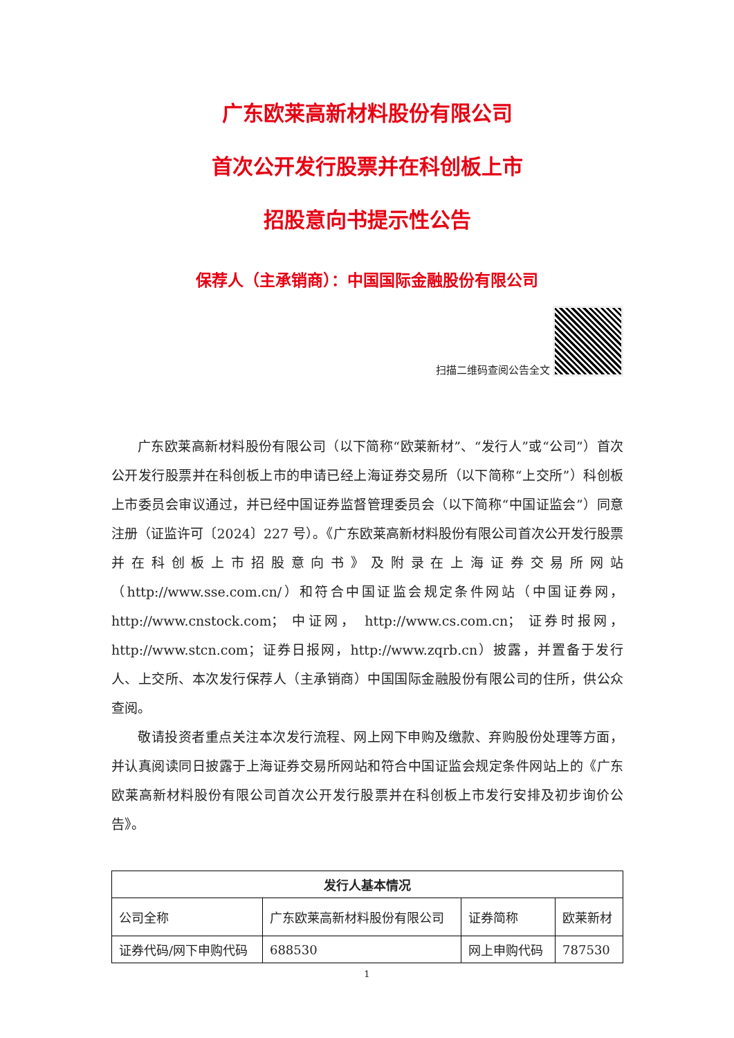广东欧莱高新材料股份有限公司
首次公开发行股票并在科创板上市
招股意向书提示性公告
保荐人（主承销商）：中国国际金融股份有限公司
扫描二维码查阅公告全文
广东欧莱高新材料股份有限公司（以下简称“欧莱新材”、“发行人”或“公司”）首次公开发行股票并在科创板上市的申请已经上海证券交易所（以下简称“上交所”）科创板上市委员会审议通过，并已经中国证券监督管理委员会（以下简称“中国证监会”）同意注册（证监许可〔2024〕227 号）。《广东欧莱高新材料股份有限公司首次公开发行股票并在科创板上市招股意向书》及附录在上海证券交易所网站（http://www.sse.com.cn/）和符合中国证监会规定条件网站（中国证券网，http://www.cnstock.com； 中证网， http://www.cs.com.cn； 证券时报网，http://www.stcn.com；证券日报网，http://www.zqrb.cn）披露，并置备于发行人、上交所、本次发行保荐人（主承销商）中国国际金融股份有限公司的住所，供公众查阅。
敬请投资者重点关注本次发行流程、网上网下申购及缴款、弃购股份处理等方面，并认真阅读同日披露于上海证券交易所网站和符合中国证监会规定条件网站上的《广东欧莱高新材料股份有限公司首次公开发行股票并在科创板上市发行安排及初步询价公告》。
| 发行人基本情况 | | | |
| --- | --- | --- | --- |
| 公司全称 | 广东欧莱高新材料股份有限公司 | 证券简称 | 欧莱新材 |
| 证券代码/网下申购代码 | 688530 | 网上申购代码 | 787530 |
1